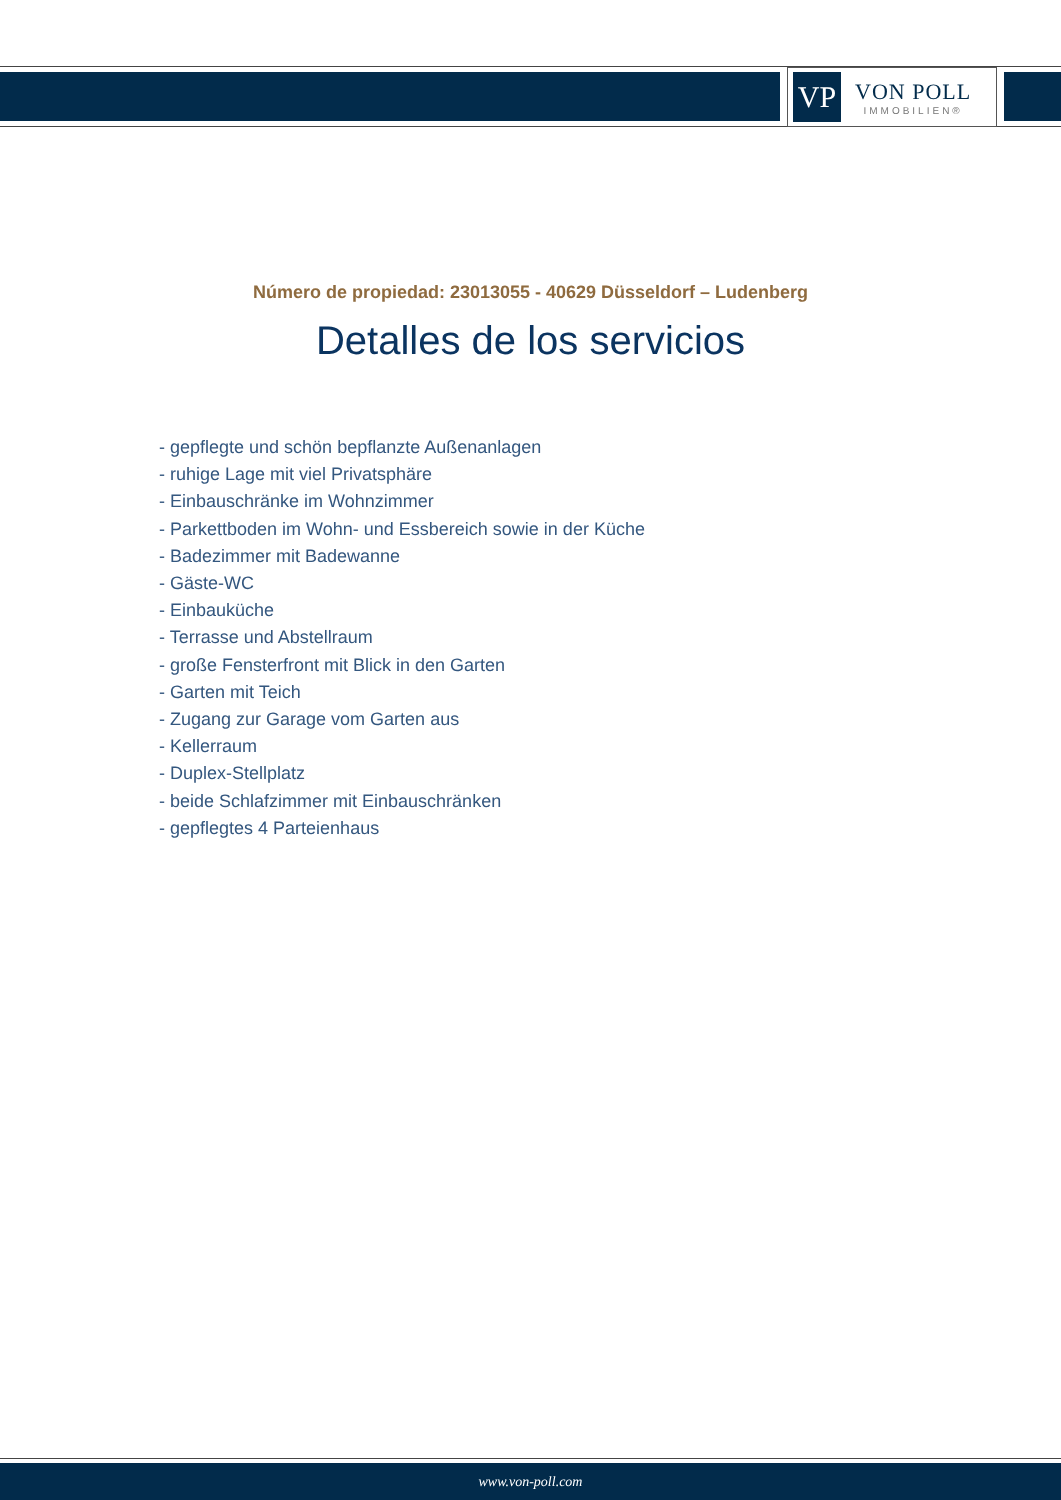VP
VON POLL
IMMOBILIEN®
Número de propiedad: 23013055 - 40629 Düsseldorf – Ludenberg
Detalles de los servicios
- gepflegte und schön bepflanzte Außenanlagen
- ruhige Lage mit viel Privatsphäre
- Einbauschränke im Wohnzimmer
- Parkettboden im Wohn- und Essbereich sowie in der Küche
- Badezimmer mit Badewanne
- Gäste-WC
- Einbauküche
- Terrasse und Abstellraum
- große Fensterfront mit Blick in den Garten
- Garten mit Teich
- Zugang zur Garage vom Garten aus
- Kellerraum
- Duplex-Stellplatz
- beide Schlafzimmer mit Einbauschränken
- gepflegtes 4 Parteienhaus
www.von-poll.com